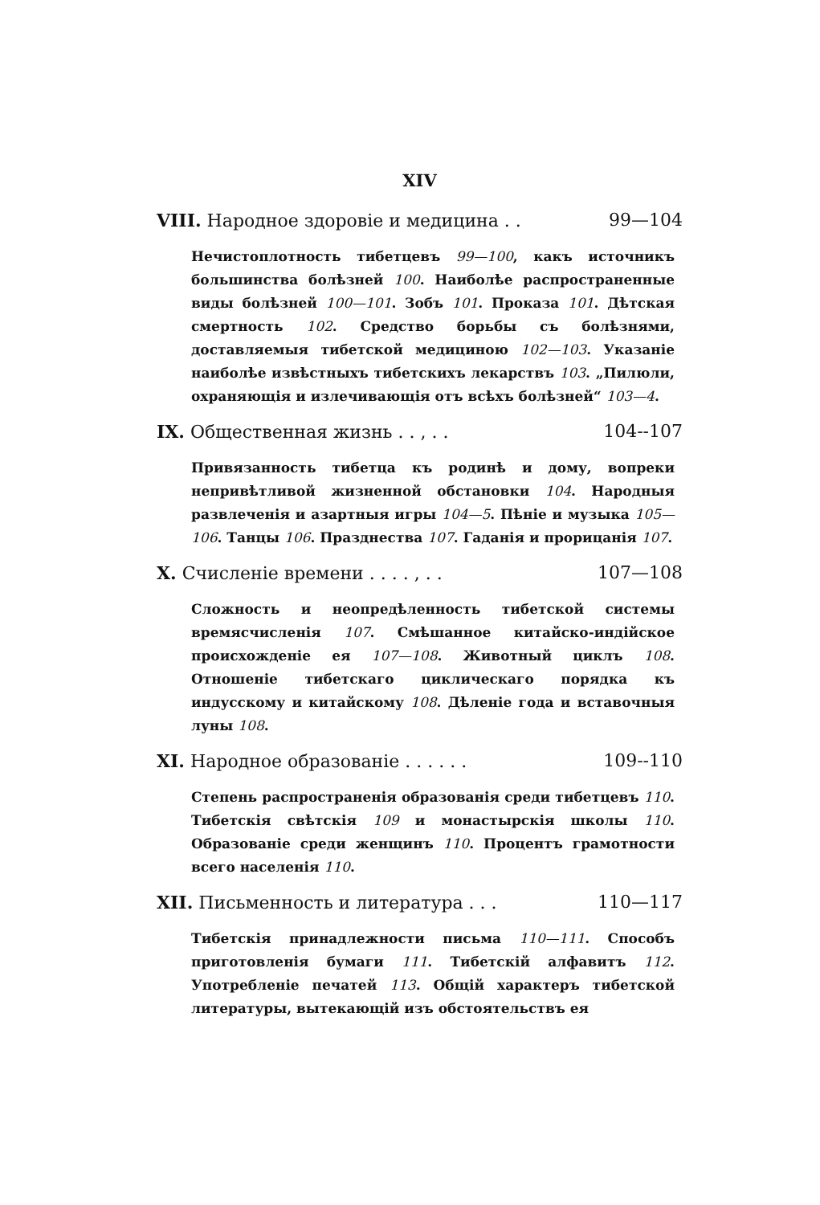XIV
VIII. Народное здоровіе и медицина . . 99—104
Нечистоплотность тибетцевъ 99—100, какъ источникъ большинства болѣзней 100. Наиболѣе распространенные виды болѣзней 100—101. Зобъ 101. Проказа 101. Дѣтская смертность 102. Средство борьбы съ болѣзнями, доставляемыя тибетской медициною 102—103. Указаніе наиболѣе извѣстныхъ тибетскихъ лекарствъ 103. „Пилюли, охраняющія и излечивающія отъ всѣхъ болѣзней“ 103—4.
IX. Общественная жизнь . . , . . 104--107
Привязанность тибетца къ родинѣ и дому, вопреки непривѣтливой жизненной обстановки 104. Народныя развлеченія и азартныя игры 104—5. Пѣніе и музыка 105—106. Танцы 106. Празднества 107. Гаданія и прорицанія 107.
X. Счисленіе времени . . . . , . . 107—108
Сложность и неопредѣленность тибетской системы времясчисленія 107. Смѣшанное китайско-индійское происхожденіе ея 107—108. Животный циклъ 108. Отношеніе тибетскаго циклическаго порядка къ индусскому и китайскому 108. Дѣленіе года и вставочныя луны 108.
XI. Народное образованіе . . . . . . 109--110
Степень распространенія образованія среди тибетцевъ 110. Тибетскія свѣтскія 109 и монастырскія школы 110. Образованіе среди женщинъ 110. Процентъ грамотности всего населенія 110.
XII. Письменность и литература . . . 110—117
Тибетскія принадлежности письма 110—111. Способъ приготовленія бумаги 111. Тибетскій алфавитъ 112. Употребленіе печатей 113. Общій характеръ тибетской литературы, вытекающій изъ обстоятельствъ ея